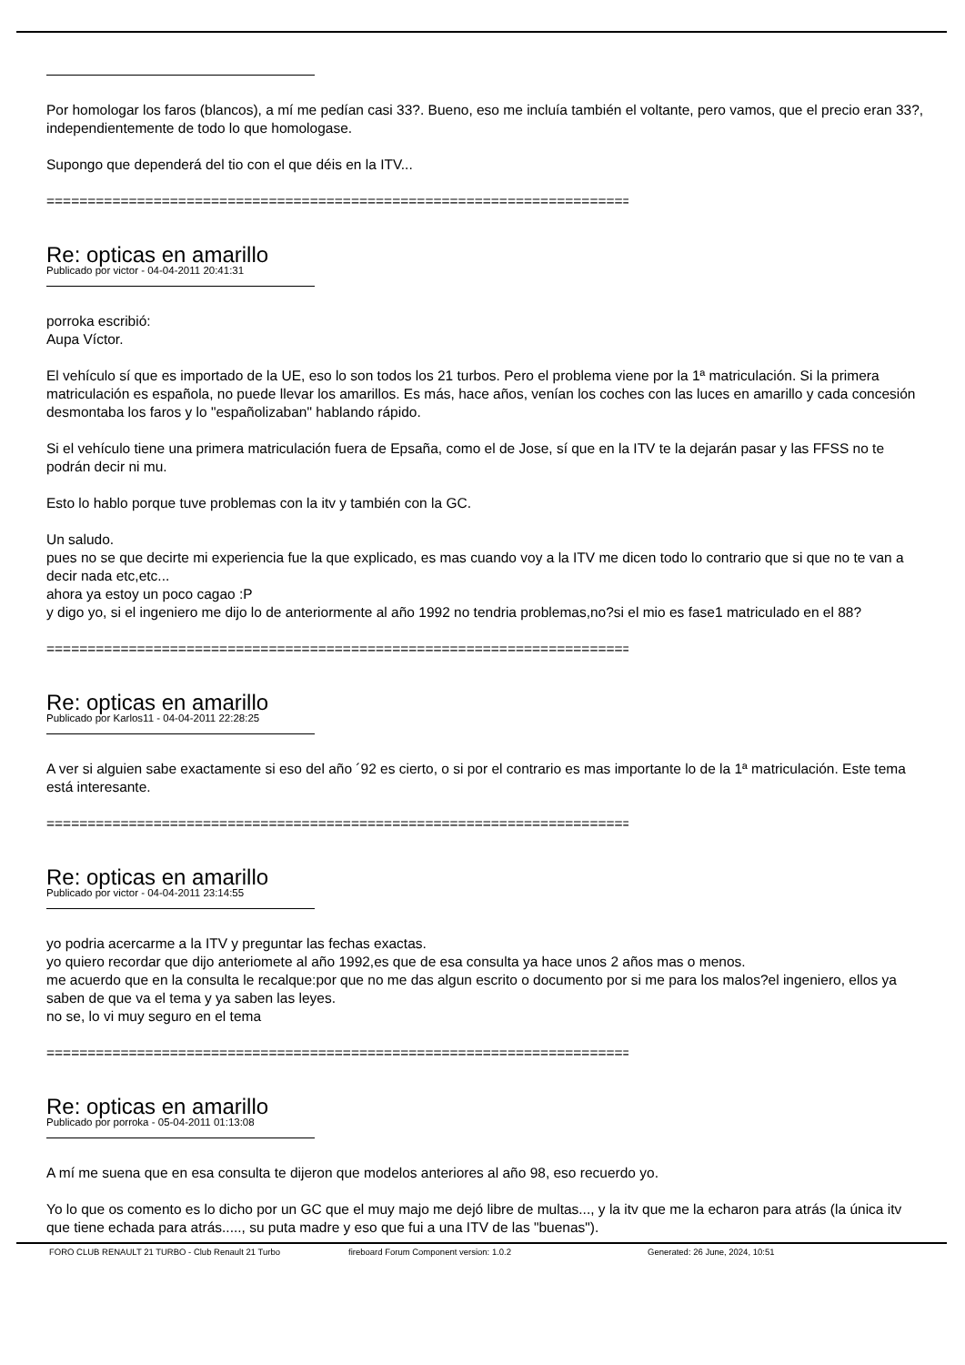Por homologar los faros (blancos), a mí me pedían casi 33?. Bueno, eso me incluía también el voltante, pero vamos, que el precio eran 33?, independientemente de todo lo que homologase.
Supongo que dependerá del tio con el que déis en la ITV...
============================================================================
Re: opticas en amarillo
Publicado por victor - 04-04-2011 20:41:31
porroka escribió:
Aupa Víctor.
El vehículo sí que es importado de la UE, eso lo son todos los 21 turbos. Pero el problema viene por la 1ª matriculación. Si la primera matriculación es española, no puede llevar los amarillos. Es más, hace años, venían los coches con las luces en amarillo y cada concesión desmontaba los faros y lo "españolizaban" hablando rápido.
Si el vehículo tiene una primera matriculación fuera de Epsaña, como el de Jose, sí que en la ITV te la dejarán pasar y las FFSS no te podrán decir ni mu.
Esto lo hablo porque tuve problemas con la itv y también con la GC.
Un saludo.
pues no se que decirte mi experiencia fue la que explicado, es mas cuando voy a la ITV me dicen todo lo contrario que si que no te van a decir nada etc,etc...
ahora ya estoy un poco cagao :P
y digo yo, si el ingeniero me dijo lo de anteriormente al año 1992 no tendria problemas,no?si el mio es fase1 matriculado en el 88?
============================================================================
Re: opticas en amarillo
Publicado por Karlos11 - 04-04-2011 22:28:25
A ver si alguien sabe exactamente si eso del año ´92 es cierto, o si por el contrario es mas importante lo de la 1ª matriculación. Este tema está interesante.
============================================================================
Re: opticas en amarillo
Publicado por victor - 04-04-2011 23:14:55
yo podria acercarme a la ITV y preguntar las fechas exactas.
yo quiero recordar que dijo anteriomete al año 1992,es que de esa consulta ya hace unos 2 años mas o menos.
me acuerdo que en la consulta le recalque:por que no me das algun escrito o documento por si me para los malos?el ingeniero, ellos ya saben de que va el tema y ya saben las leyes.
no se, lo vi muy seguro en el tema
============================================================================
Re: opticas en amarillo
Publicado por porroka - 05-04-2011 01:13:08
A mí me suena que en esa consulta te dijeron que modelos anteriores al año 98, eso recuerdo yo.
Yo lo que os comento es lo dicho por un GC que el muy majo me dejó libre de multas..., y la itv que me la echaron para atrás (la única itv que tiene echada para atrás....., su puta madre y eso que fui a una ITV de las "buenas").
FORO CLUB RENAULT 21 TURBO - Club Renault 21 Turbo fireboard Forum Component version: 1.0.2 Generated: 26 June, 2024, 10:51